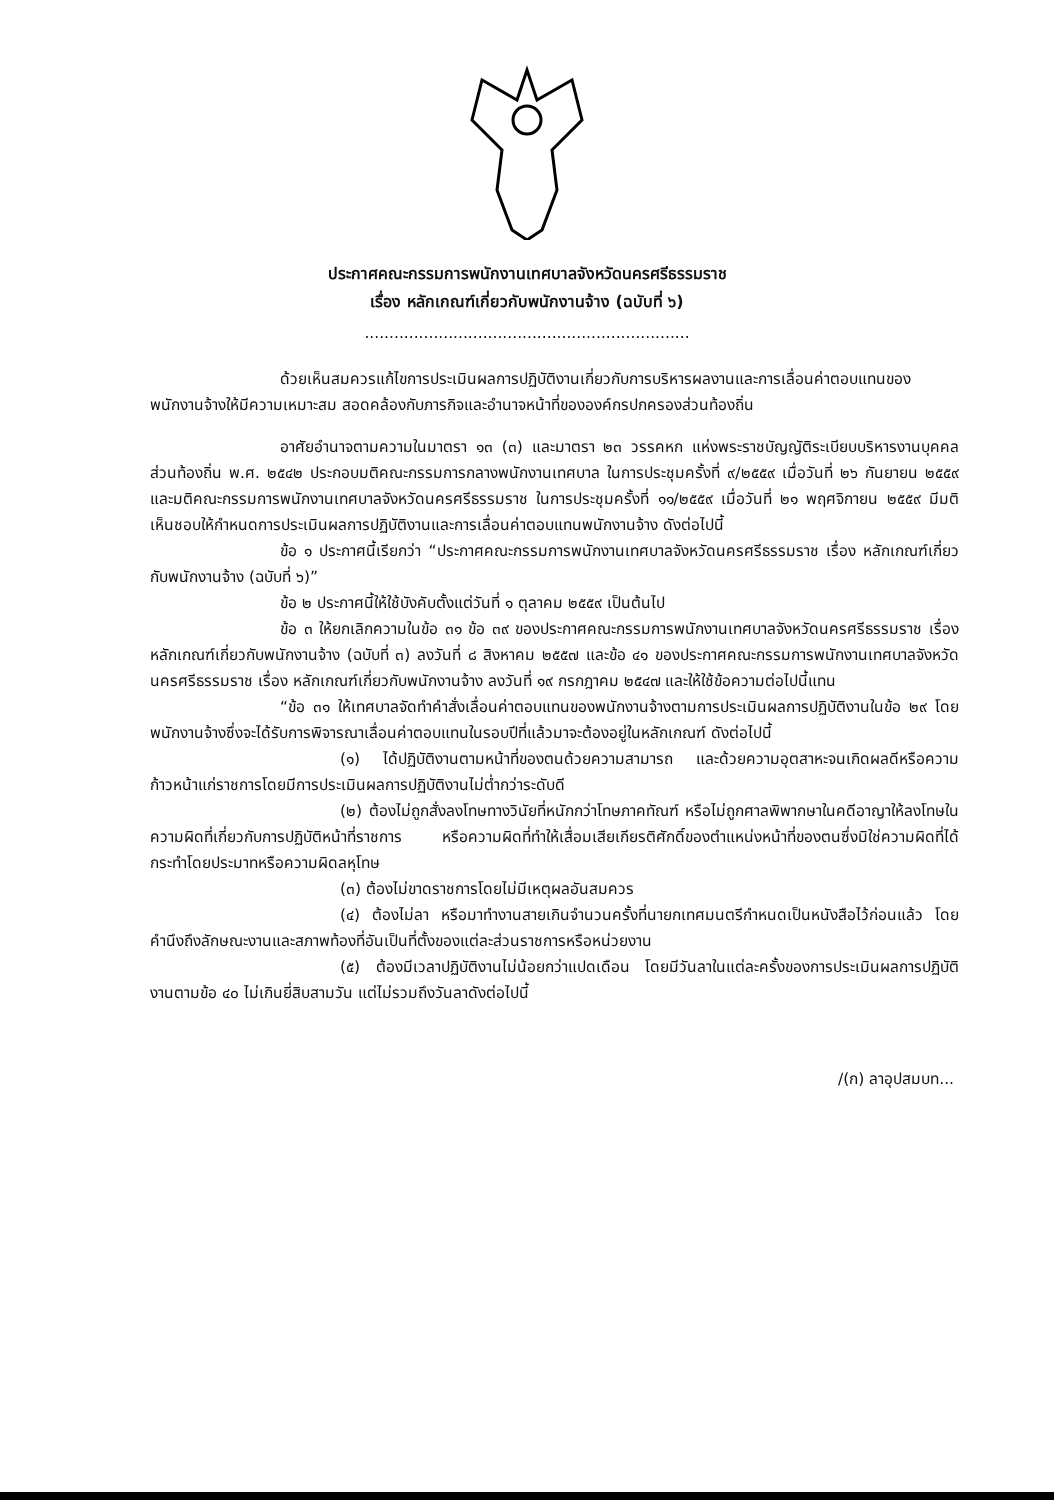ประกาศคณะกรรมการพนักงานเทศบาลจังหวัดนครศรีธรรมราช
เรื่อง หลักเกณฑ์เกี่ยวกับพนักงานจ้าง (ฉบับที่ ๖)
..................................................................
ด้วยเห็นสมควรแก้ไขการประเมินผลการปฏิบัติงานเกี่ยวกับการบริหารผลงานและการเลื่อนค่าตอบแทนของพนักงานจ้างให้มีความเหมาะสม สอดคล้องกับภารกิจและอำนาจหน้าที่ขององค์กรปกครองส่วนท้องถิ่น
อาศัยอำนาจตามความในมาตรา ๑๓ (๓) และมาตรา ๒๓ วรรคหก แห่งพระราชบัญญัติระเบียบบริหารงานบุคคลส่วนท้องถิ่น พ.ศ. ๒๕๔๒ ประกอบมติคณะกรรมการกลางพนักงานเทศบาล ในการประชุมครั้งที่ ๙/๒๕๕๙ เมื่อวันที่ ๒๖ กันยายน ๒๕๕๙ และมติคณะกรรมการพนักงานเทศบาลจังหวัดนครศรีธรรมราช ในการประชุมครั้งที่ ๑๑/๒๕๕๙ เมื่อวันที่ ๒๑ พฤศจิกายน ๒๕๕๙ มีมติเห็นชอบให้กำหนดการประเมินผลการปฏิบัติงานและการเลื่อนค่าตอบแทนพนักงานจ้าง ดังต่อไปนี้
ข้อ ๑ ประกาศนี้เรียกว่า “ประกาศคณะกรรมการพนักงานเทศบาลจังหวัดนครศรีธรรมราช เรื่อง หลักเกณฑ์เกี่ยวกับพนักงานจ้าง (ฉบับที่ ๖)”
ข้อ ๒ ประกาศนี้ให้ใช้บังคับตั้งแต่วันที่ ๑ ตุลาคม ๒๕๕๙ เป็นต้นไป
ข้อ ๓ ให้ยกเลิกความในข้อ ๓๑ ข้อ ๓๙ ของประกาศคณะกรรมการพนักงานเทศบาลจังหวัดนครศรีธรรมราช เรื่อง หลักเกณฑ์เกี่ยวกับพนักงานจ้าง (ฉบับที่ ๓) ลงวันที่ ๘ สิงหาคม ๒๕๕๗ และข้อ ๔๑ ของประกาศคณะกรรมการพนักงานเทศบาลจังหวัดนครศรีธรรมราช เรื่อง หลักเกณฑ์เกี่ยวกับพนักงานจ้าง ลงวันที่ ๑๙ กรกฎาคม ๒๕๔๗ และให้ใช้ข้อความต่อไปนี้แทน
“ข้อ ๓๑ ให้เทศบาลจัดทำคำสั่งเลื่อนค่าตอบแทนของพนักงานจ้างตามการประเมินผลการปฏิบัติงานในข้อ ๒๙ โดยพนักงานจ้างซึ่งจะได้รับการพิจารณาเลื่อนค่าตอบแทนในรอบปีที่แล้วมาจะต้องอยู่ในหลักเกณฑ์ ดังต่อไปนี้
(๑) ได้ปฏิบัติงานตามหน้าที่ของตนด้วยความสามารถ และด้วยความอุตสาหะจนเกิดผลดีหรือความก้าวหน้าแก่ราชการโดยมีการประเมินผลการปฏิบัติงานไม่ต่ำกว่าระดับดี
(๒) ต้องไม่ถูกสั่งลงโทษทางวินัยที่หนักกว่าโทษภาคทัณฑ์ หรือไม่ถูกศาลพิพากษาในคดีอาญาให้ลงโทษในความผิดที่เกี่ยวกับการปฏิบัติหน้าที่ราชการ หรือความผิดที่ทำให้เสื่อมเสียเกียรติศักดิ์ของตำแหน่งหน้าที่ของตนซึ่งมิใช่ความผิดที่ได้กระทำโดยประมาทหรือความผิดลหุโทษ
(๓) ต้องไม่ขาดราชการโดยไม่มีเหตุผลอันสมควร
(๔) ต้องไม่ลา หรือมาทำงานสายเกินจำนวนครั้งที่นายกเทศมนตรีกำหนดเป็นหนังสือไว้ก่อนแล้ว โดยคำนึงถึงลักษณะงานและสภาพท้องที่อันเป็นที่ตั้งของแต่ละส่วนราชการหรือหน่วยงาน
(๕) ต้องมีเวลาปฏิบัติงานไม่น้อยกว่าแปดเดือน โดยมีวันลาในแต่ละครั้งของการประเมินผลการปฏิบัติงานตามข้อ ๔๐ ไม่เกินยี่สิบสามวัน แต่ไม่รวมถึงวันลาดังต่อไปนี้
/(ก) ลาอุปสมบท...